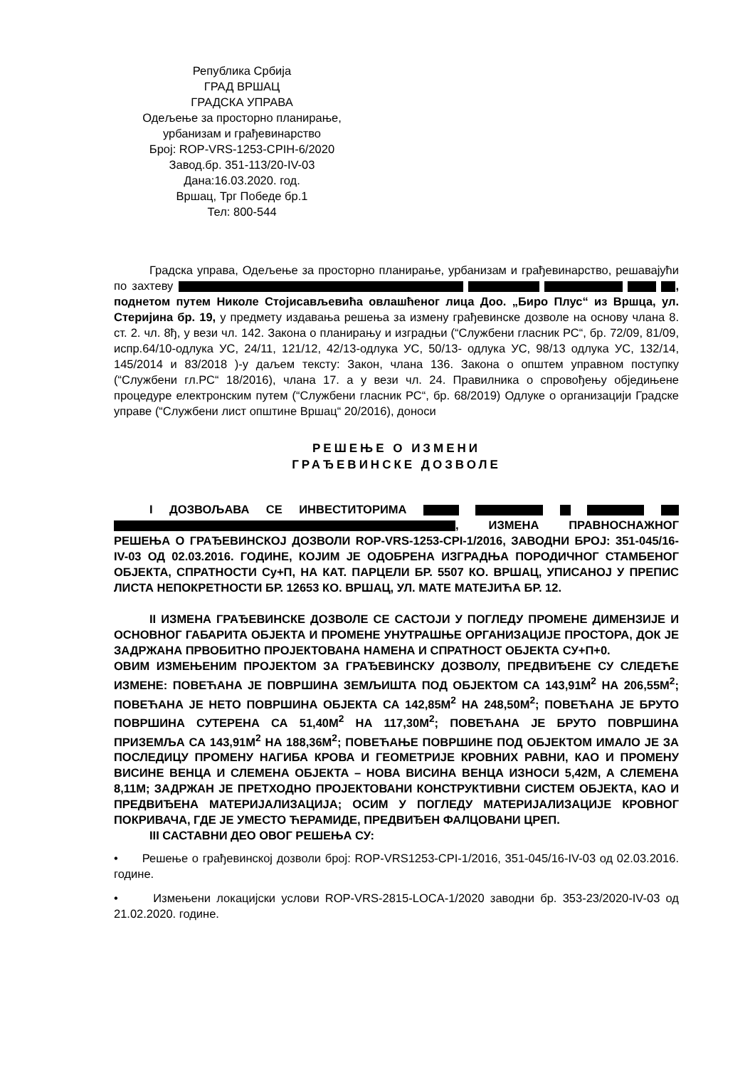Република Србија
ГРАД ВРШАЦ
ГРАДСКА УПРАВА
Одељење за просторно планирање,
урбанизам и грађевинарство
Број: ROP-VRS-1253-CPIH-6/2020
Завод.бр. 351-113/20-IV-03
Дана:16.03.2020. год.
Вршац, Трг Победе бр.1
Тел: 800-544
Градска управа, Одељење за просторно планирање, урбанизам и грађевинарство, решавајући по захтеву , поднетом путем Николе Стојисављевића овлашћеног лица Доо. „Биро Плус“ из Вршца, ул. Стеријина бр. 19, у предмету издавања решења за измену грађевинске дозволе на основу члана 8. ст. 2. чл. 8ђ, у вези чл. 142. Закона о планирању и изградњи (“Службени гласник РС“, бр. 72/09, 81/09, испр.64/10-одлука УС, 24/11, 121/12, 42/13-одлука УС, 50/13- одлука УС, 98/13 одлука УС, 132/14, 145/2014 и 83/2018 )-у даљем тексту: Закон, члана 136. Закона о општем управном поступку (“Службени гл.РС“ 18/2016), члана 17. а у вези чл. 24. Правилника о спровођењу обједињене процедуре електронским путем (“Службени гласник РС“, бр. 68/2019) Одлуке о организацији Градске управе (“Службени лист општине Вршац“ 20/2016), доноси
РЕШЕЊЕ О ИЗМЕНИ
ГРАЂЕВИНСКЕ ДОЗВОЛЕ
I ДОЗВОЉАВА СЕ ИНВЕСТИТОРИМА , ИЗМЕНА ПРАВНОСНАЖНОГ РЕШЕЊА О ГРАЂЕВИНСКОЈ ДОЗВОЛИ ROP-VRS-1253-CPI-1/2016, ЗАВОДНИ БРОЈ: 351-045/16-IV-03 ОД 02.03.2016. ГОДИНЕ, КОЈИМ ЈЕ ОДОБРЕНА ИЗГРАДЊА ПОРОДИЧНОГ СТАМБЕНОГ ОБЈЕКТА, СПРАТНОСТИ Су+П, НА КАТ. ПАРЦЕЛИ БР. 5507 КО. ВРШАЦ, УПИСАНОЈ У ПРЕПИС ЛИСТА НЕПОКРЕТНОСТИ БР. 12653 КО. ВРШАЦ, УЛ. МАТЕ МАТЕЈИЋА БР. 12.
II ИЗМЕНА ГРАЂЕВИНСКЕ ДОЗВОЛЕ СЕ САСТОЈИ У ПОГЛЕДУ ПРОМЕНЕ ДИМЕНЗИЈЕ И ОСНОВНОГ ГАБАРИТА ОБЈЕКТА И ПРОМЕНЕ УНУТРАШЊЕ ОРГАНИЗАЦИЈЕ ПРОСТОРА, ДОК ЈЕ ЗАДРЖАНА ПРВОБИТНО ПРОЈЕКТОВАНА НАМЕНА И СПРАТНОСТ ОБЈЕКТА СУ+П+0.
ОВИМ ИЗМЕЊЕНИМ ПРОЈЕКТОМ ЗА ГРАЂЕВИНСКУ ДОЗВОЛУ, ПРЕДВИЂЕНЕ СУ СЛЕДЕЋЕ ИЗМЕНЕ: ПОВЕЋАНА ЈЕ ПОВРШИНА ЗЕМЉИШТА ПОД ОБЈЕКТОМ СА 143,91М<sup>2</sup> НА 206,55М<sup>2</sup>; ПОВЕЋАНА ЈЕ НЕТО ПОВРШИНА ОБЈЕКТА СА 142,85М<sup>2</sup> НА 248,50М<sup>2</sup>; ПОВЕЋАНА ЈЕ БРУТО ПОВРШИНА СУТЕРЕНА СА 51,40М<sup>2</sup> НА 117,30М<sup>2</sup>; ПОВЕЋАНА ЈЕ БРУТО ПОВРШИНА ПРИЗЕМЉА СА 143,91М<sup>2</sup> НА 188,36М<sup>2</sup>; ПОВЕЋАЊЕ ПОВРШИНЕ ПОД ОБЈЕКТОМ ИМАЛО ЈЕ ЗА ПОСЛЕДИЦУ ПРОМЕНУ НАГИБА КРОВА И ГЕОМЕТРИЈЕ КРОВНИХ РАВНИ, КАО И ПРОМЕНУ ВИСИНЕ ВЕНЦА И СЛЕМЕНА ОБЈЕКТА – НОВА ВИСИНА ВЕНЦА ИЗНОСИ 5,42М, А СЛЕМЕНА 8,11М; ЗАДРЖАН ЈЕ ПРЕТХОДНО ПРОЈЕКТОВАНИ КОНСТРУКТИВНИ СИСТЕМ ОБЈЕКТА, КАО И ПРЕДВИЂЕНА МАТЕРИЈАЛИЗАЦИЈА; ОСИМ У ПОГЛЕДУ МАТЕРИЈАЛИЗАЦИЈЕ КРОВНОГ ПОКРИВАЧА, ГДЕ ЈЕ УМЕСТО ЋЕРАМИДЕ, ПРЕДВИЂЕН ФАЛЦОВАНИ ЦРЕП.
III САСТАВНИ ДЕО ОВОГ РЕШЕЊА СУ:
• Решење о грађевинској дозволи број: ROP-VRS1253-CPI-1/2016, 351-045/16-IV-03 од 02.03.2016. године.
• Измењени локацијски услови ROP-VRS-2815-LOCA-1/2020 заводни бр. 353-23/2020-IV-03 од 21.02.2020. године.